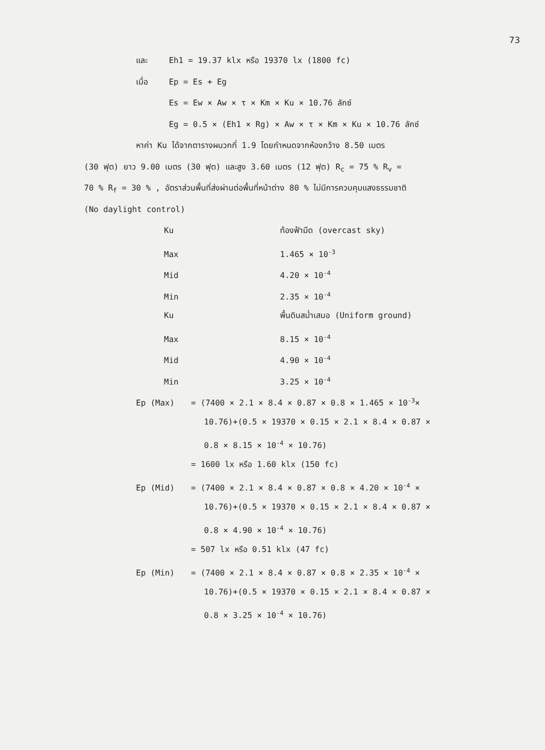73
และ Eh1 = 19.37 klx หรือ 19370 lx (1800 fc)
เมื่อ Ep = Es + Eg
Es = Ew × Aw × τ × Km × Ku × 10.76 ลักซ์
Eg = 0.5 × (Eh1 × Rg) × Aw × τ × Km × Ku × 10.76 ลักซ์
หาค่า Ku ได้จากตารางผนวกที่ 1.9 โดยกำหนดจากห้องกว้าง 8.50 เมตร
(30 ฟุต) ยาว 9.00 เมตร (30 ฟุต) และสูง 3.60 เมตร (12 ฟุต) R<sub>c</sub> = 75 % R<sub>v</sub> =
70 % R<sub>f</sub> = 30 % , อัตราส่วนพื้นที่ส่งผ่านต่อพื้นที่หน้าต่าง 80 % ไม่มีการควบคุมแสงธรรมชาติ
(No daylight control)
Ku ท้องฟ้ามืด (overcast sky)
Max 1.465 × 10<sup>-3</sup>
Mid 4.20 × 10<sup>-4</sup>
Min 2.35 × 10<sup>-4</sup>
Ku พื้นดินสม่ำเสมอ (Uniform ground)
Max 8.15 × 10<sup>-4</sup>
Mid 4.90 × 10<sup>-4</sup>
Min 3.25 × 10<sup>-4</sup>
Ep (Max) = (7400 × 2.1 × 8.4 × 0.87 × 0.8 × 1.465 × 10<sup>-3</sup>×
10.76)+(0.5 × 19370 × 0.15 × 2.1 × 8.4 × 0.87 ×
0.8 × 8.15 × 10<sup>-4</sup> × 10.76)
= 1600 lx หรือ 1.60 klx (150 fc)
Ep (Mid) = (7400 × 2.1 × 8.4 × 0.87 × 0.8 × 4.20 × 10<sup>-4</sup> ×
10.76)+(0.5 × 19370 × 0.15 × 2.1 × 8.4 × 0.87 ×
0.8 × 4.90 × 10<sup>-4</sup> × 10.76)
= 507 lx หรือ 0.51 klx (47 fc)
Ep (Min) = (7400 × 2.1 × 8.4 × 0.87 × 0.8 × 2.35 × 10<sup>-4</sup> ×
10.76)+(0.5 × 19370 × 0.15 × 2.1 × 8.4 × 0.87 ×
0.8 × 3.25 × 10<sup>-4</sup> × 10.76)